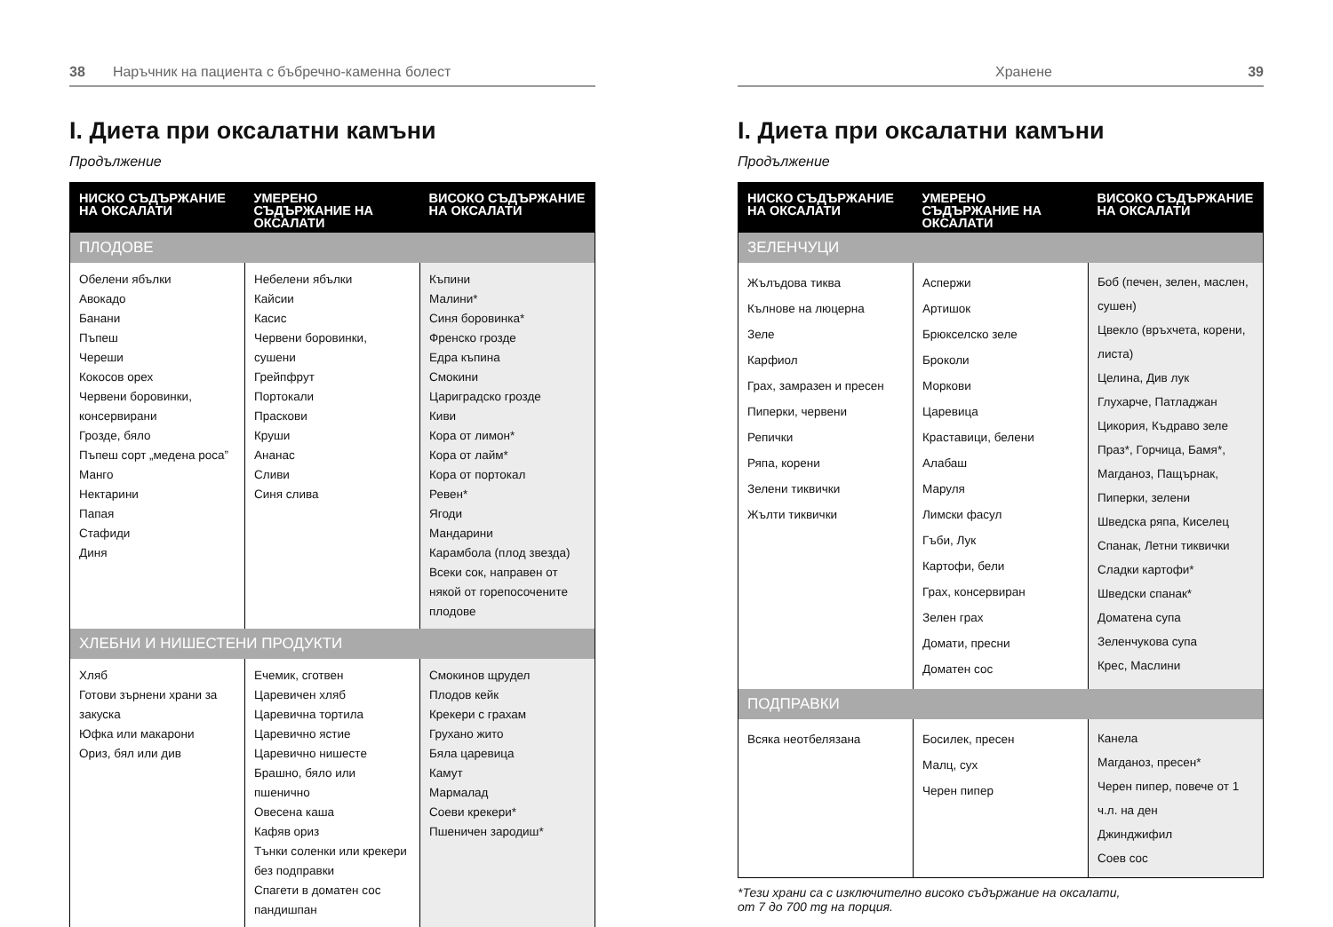38 Наръчник на пациента с бъбречно-каменна болест
I. Диета при оксалатни камъни
Продължение
| НИСКО СЪДЪРЖАНИЕ НА ОКСАЛАТИ | УМЕРЕНО СЪДЪРЖАНИЕ НА ОКСАЛАТИ | ВИСОКО СЪДЪРЖАНИЕ НА ОКСАЛАТИ |
| --- | --- | --- |
| ПЛОДОВЕ | | |
| Обелени ябълки Авокадо Банани Пъпеш Череши Кокосов орех Червени боровинки, консервирани Грозде, бяло Пъпеш сорт „медена роса” Манго Нектарини Папая Стафиди Диня | Небелени ябълки Кайсии Касис Червени боровинки, сушени Грейпфрут Портокали Праскови Круши Ананас Сливи Синя слива | Къпини Малини* Синя боровинка* Френско грозде Едра къпина Смокини Цариградско грозде Киви Кора от лимон* Кора от лайм* Кора от портокал Ревен* Ягоди Мандарини Карамбола (плод звезда) Всеки сок, направен от някой от горепосочените плодове |
| ХЛЕБНИ И НИШЕСТЕНИ ПРОДУКТИ | | |
| Хляб Готови зърнени храни за закуска Юфка или макарони Ориз, бял или див | Ечемик, сготвен Царевичен хляб Царевична тортила Царевично ястие Царевично нишесте Брашно, бяло или пшенично Овесена каша Кафяв ориз Тънки соленки или крекери без подправки Спагети в доматен сос пандишпан | Смокинов щрудел Плодов кейк Крекери с грахам Грухано жито Бяла царевица Камут Мармалад Соеви крекери* Пшеничен зародиш* |
Хранене 39
I. Диета при оксалатни камъни
Продължение
| НИСКО СЪДЪРЖАНИЕ НА ОКСАЛАТИ | УМЕРЕНО СЪДЪРЖАНИЕ НА ОКСАЛАТИ | ВИСОКО СЪДЪРЖАНИЕ НА ОКСАЛАТИ |
| --- | --- | --- |
| ЗЕЛЕНЧУЦИ | | |
| Жълъдова тиква Кълнове на люцерна Зеле Карфиол Грах, замразен и пресен Пиперки, червени Репички Ряпа, корени Зелени тиквички Жълти тиквички | Аспержи Артишок Брюкселско зеле Броколи Моркови Царевица Краставици, белени Алабаш Маруля Лимски фасул Гъби, Лук Картофи, бели Грах, консервиран Зелен грах Домати, пресни Доматен сос | Боб (печен, зелен, маслен, сушен) Цвекло (връхчета, корени, листа) Целина, Див лук Глухарче, Патладжан Цикория, Къдраво зеле Праз*, Горчица, Бамя*, Магданоз, Пащърнак, Пиперки, зелени Шведска ряпа, Киселец Спанак, Летни тиквички Сладки картофи* Шведски спанак* Доматена супа Зеленчукова супа Крес, Маслини |
| ПОДПРАВКИ | | |
| Всяка неотбелязана | Босилек, пресен Малц, сух Черен пипер | Канела Магданоз, пресен* Черен пипер, повече от 1 ч.л. на ден Джинджифил Соев сос |
*Тези храни са с изключително високо съдържание на оксалати,
от 7 до 700 mg на порция.